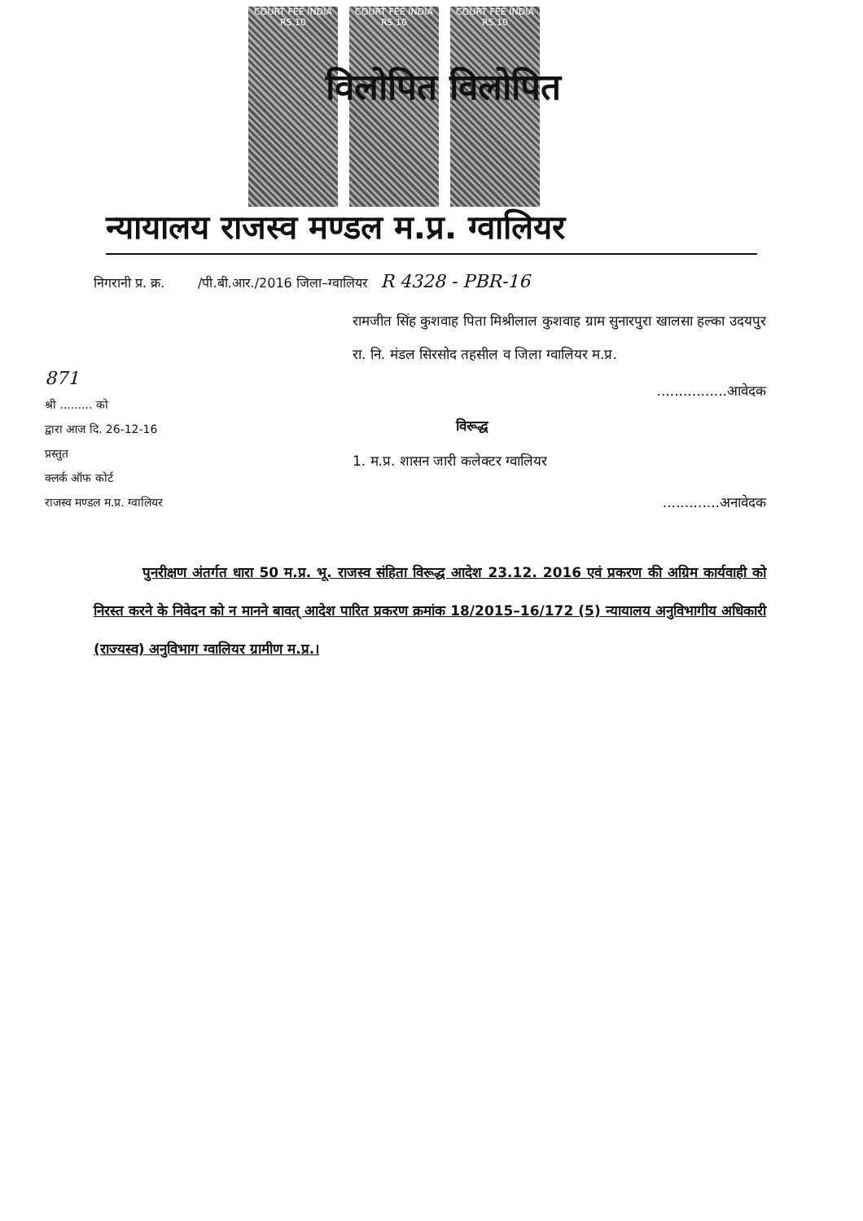COURT FEE INDIA RS.10
COURT FEE INDIA RS.10
COURT FEE INDIA RS.10
विलोपित विलोपित
न्यायालय राजस्व मण्डल म.प्र. ग्वालियर
निगरानी प्र. क्र. /पी.बी.आर./2016 जिला–ग्वालियर R 4328 - PBR-16
871
श्री ......... को
द्वारा आज दि. 26-12-16
प्रस्तुत
क्लर्क ऑफ कोर्ट
राजस्व मण्डल म.प्र. ग्वालियर
रामजीत सिंह कुशवाह पिता मिश्रीलाल कुशवाह ग्राम सुनारपुरा खालसा हल्का उदयपुर रा. नि. मंडल सिरसोद तहसील व जिला ग्वालियर म.प्र.
................आवेदक
विरूद्ध
1. म.प्र. शासन जारी कलेक्टर ग्वालियर
.............अनावेदक
पुनरीक्षण अंतर्गत धारा 50 म.प्र. भू. राजस्व संहिता विरूद्ध आदेश 23.12. 2016 एवं प्रकरण की अग्रिम कार्यवाही को निरस्त करने के निवेदन को न मानने बावत् आदेश पारित प्रकरण क्रमांक 18/2015–16/172 (5) न्यायालय अनुविभागीय अधिकारी (राज्यस्व) अनुविभाग ग्वालियर ग्रामीण म.प्र.।